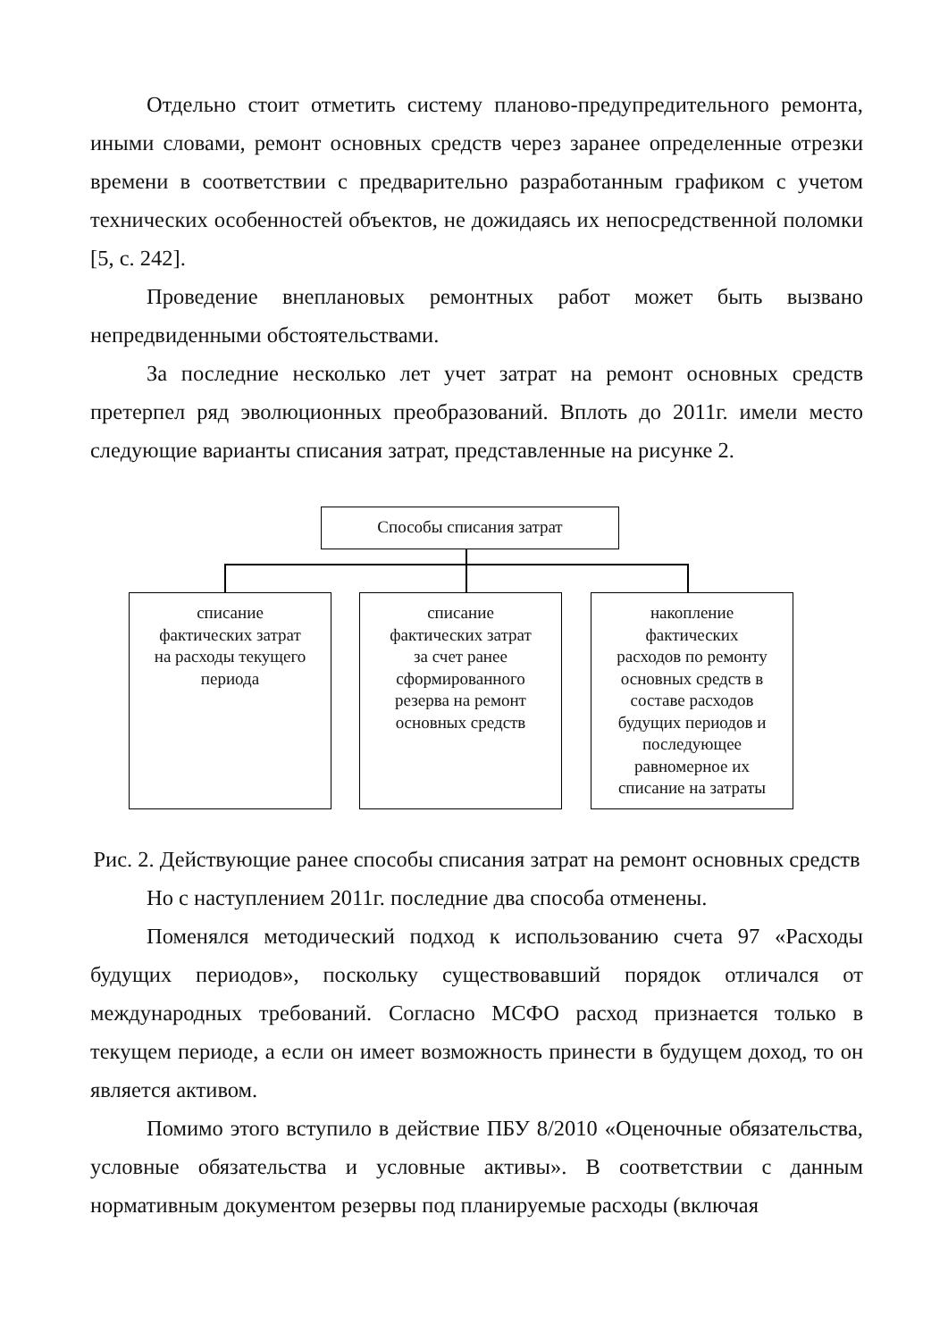Отдельно стоит отметить систему планово-предупредительного ремонта, иными словами, ремонт основных средств через заранее определенные отрезки времени в соответствии с предварительно разработанным графиком с учетом технических особенностей объектов, не дожидаясь их непосредственной поломки [5, с. 242].
Проведение внеплановых ремонтных работ может быть вызвано непредвиденными обстоятельствами.
За последние несколько лет учет затрат на ремонт основных средств претерпел ряд эволюционных преобразований. Вплоть до 2011г. имели место следующие варианты списания затрат, представленные на рисунке 2.
Способы списания затрат
списание
фактических затрат
на расходы текущего
периода
списание
фактических затрат
за счет ранее
сформированного
резерва на ремонт
основных средств
накопление
фактических
расходов по ремонту
основных средств в
составе расходов
будущих периодов и
последующее
равномерное их
списание на затраты
Рис. 2. Действующие ранее способы списания затрат на ремонт основных средств
Но с наступлением 2011г. последние два способа отменены.
Поменялся методический подход к использованию счета 97 «Расходы будущих периодов», поскольку существовавший порядок отличался от международных требований. Согласно МСФО расход признается только в текущем периоде, а если он имеет возможность принести в будущем доход, то он является активом.
Помимо этого вступило в действие ПБУ 8/2010 «Оценочные обязательства, условные обязательства и условные активы». В соответствии с данным нормативным документом резервы под планируемые расходы (включая